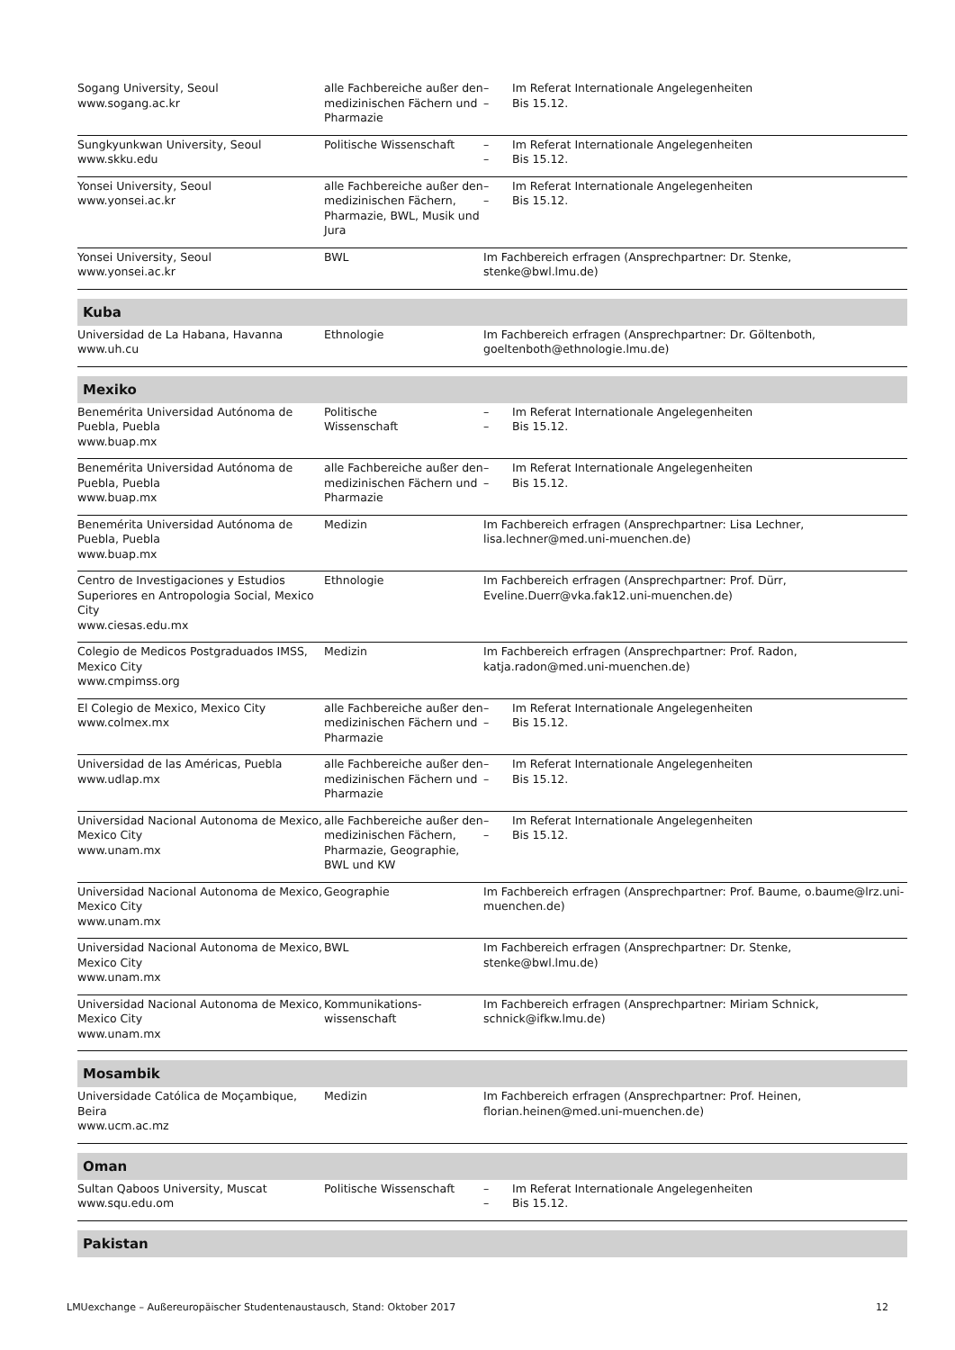| Sogang University, Seoul www.sogang.ac.kr | alle Fachbereiche außer den medizinischen Fächern und Pharmazie | – – | Im Referat Internationale Angelegenheiten Bis 15.12. |
| Sungkyunkwan University, Seoul www.skku.edu | Politische Wissenschaft | – – | Im Referat Internationale Angelegenheiten Bis 15.12. |
| Yonsei University, Seoul www.yonsei.ac.kr | alle Fachbereiche außer den medizinischen Fächern, Pharmazie, BWL, Musik und Jura | – – | Im Referat Internationale Angelegenheiten Bis 15.12. |
| Yonsei University, Seoul www.yonsei.ac.kr | BWL | Im Fachbereich erfragen (Ansprechpartner: Dr. Stenke, stenke@bwl.lmu.de) | |
| Kuba | | | |
| Universidad de La Habana, Havanna www.uh.cu | Ethnologie | Im Fachbereich erfragen (Ansprechpartner: Dr. Göltenboth, goeltenboth@ethnologie.lmu.de) | |
| Mexiko | | | |
| Benemérita Universidad Autónoma de Puebla, Puebla www.buap.mx | Politische Wissenschaft | – – | Im Referat Internationale Angelegenheiten Bis 15.12. |
| Benemérita Universidad Autónoma de Puebla, Puebla www.buap.mx | alle Fachbereiche außer den medizinischen Fächern und Pharmazie | – – | Im Referat Internationale Angelegenheiten Bis 15.12. |
| Benemérita Universidad Autónoma de Puebla, Puebla www.buap.mx | Medizin | Im Fachbereich erfragen (Ansprechpartner: Lisa Lechner, lisa.lechner@med.uni-muenchen.de) | |
| Centro de Investigaciones y Estudios Superiores en Antropologia Social, Mexico City www.ciesas.edu.mx | Ethnologie | Im Fachbereich erfragen (Ansprechpartner: Prof. Dürr, Eveline.Duerr@vka.fak12.uni-muenchen.de) | |
| Colegio de Medicos Postgraduados IMSS, Mexico City www.cmpimss.org | Medizin | Im Fachbereich erfragen (Ansprechpartner: Prof. Radon, katja.radon@med.uni-muenchen.de) | |
| El Colegio de Mexico, Mexico City www.colmex.mx | alle Fachbereiche außer den medizinischen Fächern und Pharmazie | – – | Im Referat Internationale Angelegenheiten Bis 15.12. |
| Universidad de las Américas, Puebla www.udlap.mx | alle Fachbereiche außer den medizinischen Fächern und Pharmazie | – – | Im Referat Internationale Angelegenheiten Bis 15.12. |
| Universidad Nacional Autonoma de Mexico, Mexico City www.unam.mx | alle Fachbereiche außer den medizinischen Fächern, Pharmazie, Geographie, BWL und KW | – – | Im Referat Internationale Angelegenheiten Bis 15.12. |
| Universidad Nacional Autonoma de Mexico, Mexico City www.unam.mx | Geographie | Im Fachbereich erfragen (Ansprechpartner: Prof. Baume, o.baume@lrz.uni-muenchen.de) | |
| Universidad Nacional Autonoma de Mexico, Mexico City www.unam.mx | BWL | Im Fachbereich erfragen (Ansprechpartner: Dr. Stenke, stenke@bwl.lmu.de) | |
| Universidad Nacional Autonoma de Mexico, Mexico City www.unam.mx | Kommunikations- wissenschaft | Im Fachbereich erfragen (Ansprechpartner: Miriam Schnick, schnick@ifkw.lmu.de) | |
| Mosambik | | | |
| Universidade Católica de Moçambique, Beira www.ucm.ac.mz | Medizin | Im Fachbereich erfragen (Ansprechpartner: Prof. Heinen, florian.heinen@med.uni-muenchen.de) | |
| Oman | | | |
| Sultan Qaboos University, Muscat www.squ.edu.om | Politische Wissenschaft | – – | Im Referat Internationale Angelegenheiten Bis 15.12. |
| Pakistan | | | |
LMUexchange – Außereuropäischer Studentenaustausch, Stand: Oktober 2017 12